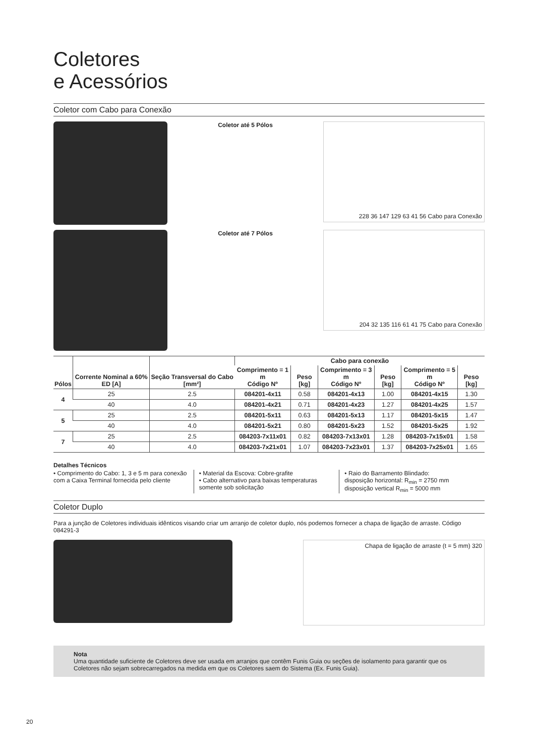Coletores
e Acessórios
Coletor com Cabo para Conexão
Coletor até 5 Pólos
228 36 147 129 63 41 56 Cabo para Conexão
Coletor até 7 Pólos
204 32 135 116 61 41 75 Cabo para Conexão
| Pólos | Corrente Nominal a 60% ED [A] | Seção Transversal do Cabo [mm²] | Cabo para conexão | | | | | |
| --- | --- | --- | --- | --- | --- | --- | --- | --- |
| | | | Comprimento = 1 m Código Nº | Peso [kg] | Comprimento = 3 m Código Nº | Peso [kg] | Comprimento = 5 m Código Nº | Peso [kg] |
| 4 | 25 | 2.5 | 084201-4x11 | 0.58 | 084201-4x13 | 1.00 | 084201-4x15 | 1.30 |
| | 40 | 4.0 | 084201-4x21 | 0.71 | 084201-4x23 | 1.27 | 084201-4x25 | 1.57 |
| 5 | 25 | 2.5 | 084201-5x11 | 0.63 | 084201-5x13 | 1.17 | 084201-5x15 | 1.47 |
| | 40 | 4.0 | 084201-5x21 | 0.80 | 084201-5x23 | 1.52 | 084201-5x25 | 1.92 |
| 7 | 25 | 2.5 | 084203-7x11x01 | 0.82 | 084203-7x13x01 | 1.28 | 084203-7x15x01 | 1.58 |
| | 40 | 4.0 | 084203-7x21x01 | 1.07 | 084203-7x23x01 | 1.37 | 084203-7x25x01 | 1.65 |
Detalhes Técnicos
• Comprimento do Cabo: 1, 3 e 5 m para conexão com a Caixa Terminal fornecida pelo cliente
• Material da Escova: Cobre-grafite
• Cabo alternativo para baixas temperaturas somente sob solicitação
• Raio do Barramento Blindado:
disposição horizontal: R<sub>min</sub> = 2750 mm
disposição vertical R<sub>min</sub> = 5000 mm
Coletor Duplo
Para a junção de Coletores individuais idênticos visando criar um arranjo de coletor duplo, nós podemos fornecer a chapa de ligação de arraste. Código 084291-3
Chapa de ligação de arraste (t = 5 mm) 320
Nota
Uma quantidade suficiente de Coletores deve ser usada em arranjos que contêm Funis Guia ou seções de isolamento para garantir que os Coletores não sejam sobrecarregados na medida em que os Coletores saem do Sistema (Ex. Funis Guia).
20